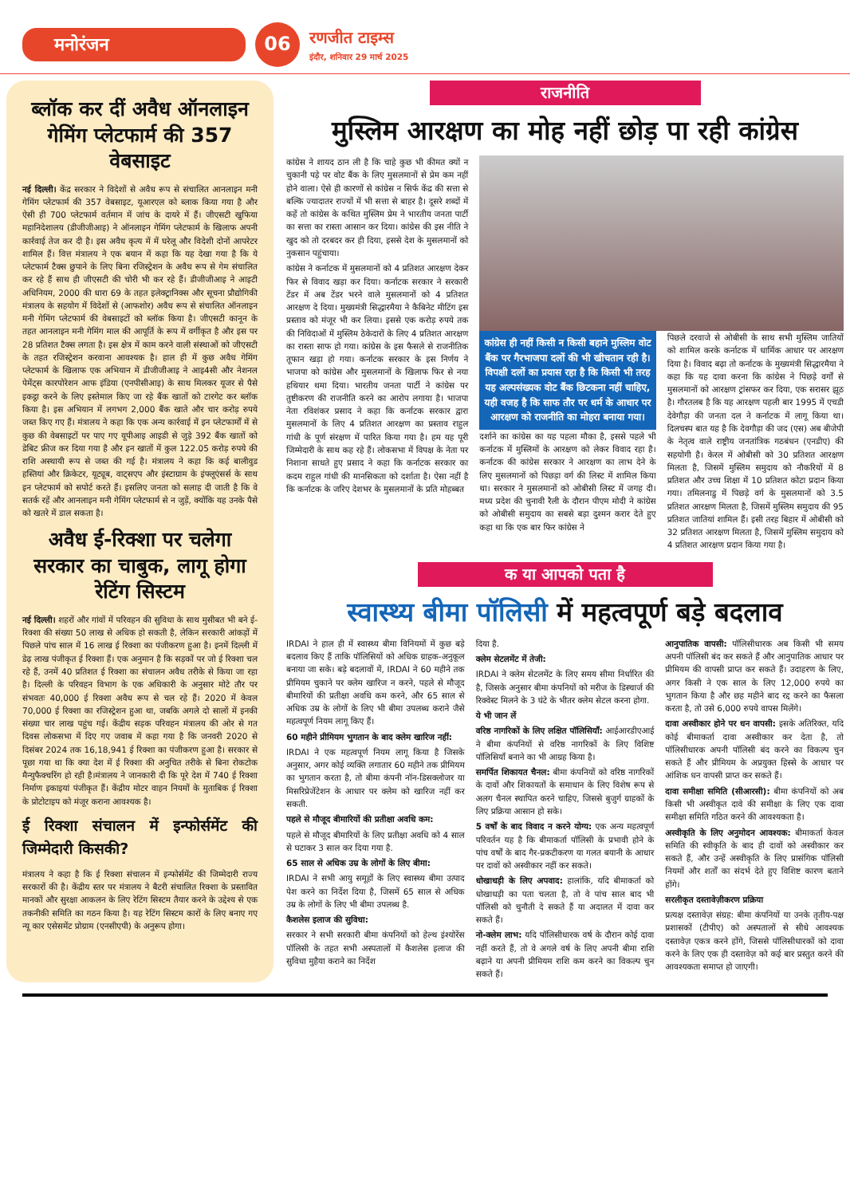मनोरंजन
06
रणजीत टाइम्स
इंदौर, शनिवार 29 मार्च 2025
ब्लॉक कर दीं अवैध ऑनलाइन गेमिंग प्लेटफार्म की 357 वेबसाइट
नई दिल्ली। केंद्र सरकार ने विदेशों से अवैध रूप से संचालित आनलाइन मनी गेमिंग प्लेटफार्म की 357 वेबसाइट, यूआरएल को ब्लाक किया गया है और ऐसी ही 700 प्लेटफार्म वर्तमान में जांच के दायरे में हैं। जीएसटी खुफिया महानिदेशालय (डीजीजीआइ) ने ऑनलाइन गेमिंग प्लेटफार्म के खिलाफ अपनी कार्रवाई तेज कर दी है। इस अवैध कृत्य में में घरेलू और विदेशी दोनों आपरेटर शामिल हैं। वित्त मंत्रालय ने एक बयान में कहा कि यह देखा गया है कि ये प्लेटफार्म टैक्स छुपाने के लिए बिना रजिस्ट्रेशन के अवैध रूप से गेम संचालित कर रहे हैं साथ ही जीएसटी की चोरी भी कर रहे हैं। डीजीजीआइ ने आइटी अधिनियम, 2000 की धारा 69 के तहत इलेक्ट्रानिक्स और सूचना प्रौद्योगिकी मंत्रालय के सहयोग में विदेशों से (आफशोर) अवैध रूप से संचालित ऑनलाइन मनी गेमिंग प्लेटफार्म की वेबसाइटों को ब्लॉक किया है। जीएसटी कानून के तहत आनलाइन मनी गेमिंग माल की आपूर्ति के रूप में वर्गीकृत है और इस पर 28 प्रतिशत टैक्स लगता है। इस क्षेत्र में काम करने वाली संस्थाओं को जीएसटी के तहत रजिस्ट्रेशन करवाना आवश्यक है। हाल ही में कुछ अवैध गेमिंग प्लेटफार्म के खिलाफ एक अभियान में डीजीजीआइ ने आइ4सी और नेशनल पेमेंट्स कारपोरेशन आफ इंडिया (एनपीसीआइ) के साथ मिलकर यूजर से पैसे इकट्ठा करने के लिए इस्तेमाल किए जा रहे बैंक खातों को टारगेट कर ब्लॉक किया है। इस अभियान में लगभग 2,000 बैंक खाते और चार करोड़ रुपये जब्त किए गए हैं। मंत्रालय ने कहा कि एक अन्य कार्रवाई में इन प्लेटफार्मों में से कुछ की वेबसाइटों पर पाए गए यूपीआइ आइडी से जुड़े 392 बैंक खातों को डेबिट फ्रीज कर दिया गया है और इन खातों में कुल 122.05 करोड़ रुपये की राशि अस्थायी रूप से जब्त की गई है। मंत्रालय ने कहा कि कई बालीवुड हस्तियां और क्रिकेटर, यूट्यूब, वाट्सएप और इंस्टाग्राम के इंफ्लूएंसर्स के साथ इन प्लेटफार्म को सपोर्ट करते हैं। इसलिए जनता को सलाह दी जाती है कि वे सतर्क रहें और आनलाइन मनी गेमिंग प्लेटफार्म से न जुड़ें, क्योंकि यह उनके पैसे को खतरे में डाल सकता है।
अवैध ई-रिक्शा पर चलेगा सरकार का चाबुक, लागू होगा रेटिंग सिस्टम
नई दिल्ली। शहरों और गांवों में परिवहन की सुविधा के साथ मुसीबत भी बने ई-रिक्शा की संख्या 50 लाख से अधिक हो सकती है, लेकिन सरकारी आंकड़ों में पिछले पांच साल में 16 लाख ई रिक्शा का पंजीकरण हुआ है। इनमें दिल्ली में डेढ़ लाख पंजीकृत ई रिक्शा हैं। एक अनुमान है कि सड़कों पर जो ई रिक्शा चल रहे हैं, उनमें 40 प्रतिशत ई रिक्शा का संचालन अवैध तरीके से किया जा रहा है। दिल्ली के परिवहन विभाग के एक अधिकारी के अनुसार मोटे तौर पर संभवतः 40,000 ई रिक्शा अवैध रूप से चल रहे हैं। 2020 में केवल 70,000 ई रिक्शा का रजिस्ट्रेशन हुआ था, जबकि अगले दो सालों में इनकी संख्या चार लाख पहुंच गई। केंद्रीय सड़क परिवहन मंत्रालय की ओर से गत दिवस लोकसभा में दिए गए जवाब में कहा गया है कि जनवरी 2020 से दिसंबर 2024 तक 16,18,941 ई रिक्शा का पंजीकरण हुआ है। सरकार से पूछा गया था कि क्या देश में ई रिक्शा की अनुचित तरीके से बिना रोकटोक मैन्युफैक्चरिंग हो रही है।मंत्रालय ने जानकारी दी कि पूरे देश में 740 ई रिक्शा निर्माण इकाइयां पंजीकृत हैं। केंद्रीय मोटर वाहन नियमों के मुताबिक ई रिक्शा के प्रोटोटाइप को मंजूर कराना आवश्यक है।
ई रिक्शा संचालन में इन्फोर्समेंट की जिम्मेदारी किसकी?
मंत्रालय ने कहा है कि ई रिक्शा संचालन में इन्फोर्समेंट की जिम्मेदारी राज्य सरकारों की है। केंद्रीय स्तर पर मंत्रालय ने बैटरी संचालित रिक्शा के प्रस्तावित मानकों और सुरक्षा आकलन के लिए रेटिंग सिस्टम तैयार करने के उद्देश्य से एक तकनीकी समिति का गठन किया है। यह रेटिंग सिस्टम कारों के लिए बनाए गए न्यू कार एसेसमेंट प्रोग्राम (एनसीएपी) के अनुरूप होगा।
राजनीति
मुस्लिम आरक्षण का मोह नहीं छोड़ पा रही कांग्रेस
कांग्रेस ने शायद ठान ली है कि चाहे कुछ भी कीमत क्यों न चुकानी पड़े पर वोट बैंक के लिए मुसलमानों से प्रेम कम नहीं होने वाला। ऐसे ही कारणों से कांग्रेस न सिर्फ केंद्र की सत्ता से बल्कि ज्यादातर राज्यों में भी सत्ता से बाहर है। दूसरे शब्दों में कहें तो कांग्रेस के कथित मुस्लिम प्रेम ने भारतीय जनता पार्टी का सत्ता का रास्ता आसान कर दिया। कांग्रेस की इस नीति ने खुद को तो दरबदर कर ही दिया, इससे देश के मुसलमानों को नुकसान पहुंचाया।
कांग्रेस ने कर्नाटक में मुसलमानों को 4 प्रतिशत आरक्षण देकर फिर से विवाद खड़ा कर दिया। कर्नाटक सरकार ने सरकारी टेंडर में अब टेंडर भरने वाले मुसलमानों को 4 प्रतिशत आरक्षण दे दिया। मुख्यमंत्री सिद्धारमैया ने कैबिनेट मीटिंग इस प्रस्ताव को मंजूर भी कर लिया। इससे एक करोड़ रुपये तक की निविदाओं में मुस्लिम ठेकेदारों के लिए 4 प्रतिशत आरक्षण का रास्ता साफ हो गया। कांग्रेस के इस फैसले से राजनीतिक तूफान खड़ा हो गया। कर्नाटक सरकार के इस निर्णय ने भाजपा को कांग्रेस और मुसलमानों के खिलाफ फिर से नया हथियार थमा दिया। भारतीय जनता पार्टी ने कांग्रेस पर तुष्टीकरण की राजनीति करने का आरोप लगाया है। भाजपा नेता रविशंकर प्रसाद ने कहा कि कर्नाटक सरकार द्वारा मुसलमानों के लिए 4 प्रतिशत आरक्षण का प्रस्ताव राहुल गांधी के पूर्ण संरक्षण में पारित किया गया है। हम यह पूरी जिम्मेदारी के साथ कह रहे हैं। लोकसभा में विपक्ष के नेता पर निशाना साधते हुए प्रसाद ने कहा कि कर्नाटक सरकार का कदम राहुल गांधी की मानसिकता को दर्शाता है। ऐसा नहीं है कि कर्नाटक के जरिए देशभर के मुसलमानों के प्रति मोहब्बत
कांग्रेस ही नहीं किसी न किसी बहाने मुस्लिम वोट बैंक पर गैरभाजपा दलों की भी खीचतान रही है। विपक्षी दलों का प्रयास रहा है कि किसी भी तरह यह अल्पसंख्यक वोट बैंक छिटकना नहीं चाहिए, यही वजह है कि साफ तौर पर धर्म के आधार पर आरक्षण को राजनीति का मोहरा बनाया गया।
दर्शाने का कांग्रेस का यह पहला मौका है, इससे पहले भी कर्नाटक में मुस्लिमों के आरक्षण को लेकर विवाद रहा है। कर्नाटक की कांग्रेस सरकार ने आरक्षण का लाभ देने के लिए मुसलमानों को पिछड़ा वर्ग की लिस्ट में शामिल किया था। सरकार ने मुसलमानों को ओबीसी लिस्ट में जगह दी। मध्य प्रदेश की चुनावी रैली के दौरान पीएम मोदी ने कांग्रेस को ओबीसी समुदाय का सबसे बड़ा दुश्मन करार देते हुए कहा था कि एक बार फिर कांग्रेस ने
पिछले दरवाजे से ओबीसी के साथ सभी मुस्लिम जातियों को शामिल करके कर्नाटक में धार्मिक आधार पर आरक्षण दिया है। विवाद बढ़ा तो कर्नाटक के मुख्यमंत्री सिद्धारमैया ने कहा कि यह दावा करना कि कांग्रेस ने पिछड़े वर्गों से मुसलमानों को आरक्षण ट्रांसफर कर दिया, एक सरासर झूठ है। गौरतलब है कि यह आरक्षण पहली बार 1995 में एचडी देवेगौड़ा की जनता दल ने कर्नाटक में लागू किया था। दिलचस्प बात यह है कि देवगौड़ा की जद (एस) अब बीजेपी के नेतृत्व वाले राष्ट्रीय जनतांत्रिक गठबंधन (एनडीए) की सहयोगी है। केरल में ओबीसी को 30 प्रतिशत आरक्षण मिलता है, जिसमें मुस्लिम समुदाय को नौकरियों में 8 प्रतिशत और उच्च शिक्षा में 10 प्रतिशत कोटा प्रदान किया गया। तमिलनाडु में पिछड़े वर्ग के मुसलमानों को 3.5 प्रतिशत आरक्षण मिलता है, जिसमें मुस्लिम समुदाय की 95 प्रतिशत जातियां शामिल हैं। इसी तरह बिहार में ओबीसी को 32 प्रतिशत आरक्षण मिलता है, जिसमें मुस्लिम समुदाय को 4 प्रतिशत आरक्षण प्रदान किया गया है।
क या आपको पता है
स्वास्थ्य बीमा पॉलिसी में महत्वपूर्ण बड़े बदलाव
IRDAI ने हाल ही में स्वास्थ्य बीमा विनियमों में कुछ बड़े बदलाव किए हैं ताकि पॉलिसियों को अधिक ग्राहक-अनुकूल बनाया जा सके। बड़े बदलावों में, IRDAI ने 60 महीने तक प्रीमियम चुकाने पर क्लेम खारिज न करने, पहले से मौजूद बीमारियों की प्रतीक्षा अवधि कम करने, और 65 साल से अधिक उम्र के लोगों के लिए भी बीमा उपलब्ध कराने जैसे महत्वपूर्ण नियम लागू किए हैं।
60 महीने प्रीमियम भुगतान के बाद क्लेम खारिज नहीं:
IRDAI ने एक महत्वपूर्ण नियम लागू किया है जिसके अनुसार, अगर कोई व्यक्ति लगातार 60 महीने तक प्रीमियम का भुगतान करता है, तो बीमा कंपनी नॉन-डिसक्लोजर या मिसरिप्रेजेंटेशन के आधार पर क्लेम को खारिज नहीं कर सकती.
पहले से मौजूद बीमारियों की प्रतीक्षा अवधि कम:
पहले से मौजूद बीमारियों के लिए प्रतीक्षा अवधि को 4 साल से घटाकर 3 साल कर दिया गया है.
65 साल से अधिक उम्र के लोगों के लिए बीमा:
IRDAI ने सभी आयु समूहों के लिए स्वास्थ्य बीमा उत्पाद पेश करने का निर्देश दिया है, जिसमें 65 साल से अधिक उम्र के लोगों के लिए भी बीमा उपलब्ध है.
कैशलेस इलाज की सुविधा:
सरकार ने सभी सरकारी बीमा कंपनियों को हेल्थ इंश्योरेंस पॉलिसी के तहत सभी अस्पतालों में कैशलेस इलाज की सुविधा मुहैया कराने का निर्देश
दिया है.
क्लेम सेटलमेंट में तेजी:
IRDAI ने क्लेम सेटलमेंट के लिए समय सीमा निर्धारित की है, जिसके अनुसार बीमा कंपनियों को मरीज के डिस्चार्ज की रिक्वेस्ट मिलने के 3 घंटे के भीतर क्लेम सेटल करना होगा.
ये भी जान लें
वरिष्ठ नागरिकों के लिए लक्षित पॉलिसियाँ: आईआरडीएआई ने बीमा कंपनियों से वरिष्ठ नागरिकों के लिए विशिष्ट पॉलिसियाँ बनाने का भी आग्रह किया है।
समर्पित शिकायत चैनल: बीमा कंपनियों को वरिष्ठ नागरिकों के दावों और शिकायतों के समाधान के लिए विशेष रूप से अलग चैनल स्थापित करने चाहिए, जिससे बुजुर्ग ग्राहकों के लिए प्रक्रिया आसान हो सके।
5 वर्षों के बाद विवाद न करने योग्य: एक अन्य महत्वपूर्ण परिवर्तन यह है कि बीमाकर्ता पॉलिसी के प्रभावी होने के पांच वर्षों के बाद गैर-प्रकटीकरण या गलत बयानी के आधार पर दावों को अस्वीकार नहीं कर सकते।
धोखाधड़ी के लिए अपवाद: हालांकि, यदि बीमाकर्ता को धोखाधड़ी का पता चलता है, तो वे पांच साल बाद भी पॉलिसी को चुनौती दे सकते हैं या अदालत में दावा कर सकते हैं।
नो-क्लेम लाभ: यदि पॉलिसीधारक वर्ष के दौरान कोई दावा नहीं करते हैं, तो वे अगले वर्ष के लिए अपनी बीमा राशि बढ़ाने या अपनी प्रीमियम राशि कम करने का विकल्प चुन सकते हैं।
आनुपातिक वापसी: पॉलिसीधारक अब किसी भी समय अपनी पॉलिसी बंद कर सकते हैं और आनुपातिक आधार पर प्रीमियम की वापसी प्राप्त कर सकते हैं। उदाहरण के लिए, अगर किसी ने एक साल के लिए 12,000 रुपये का भुगतान किया है और छह महीने बाद रद्द करने का फैसला करता है, तो उसे 6,000 रुपये वापस मिलेंगे।
दावा अस्वीकार होने पर धन वापसी: इसके अतिरिक्त, यदि कोई बीमाकर्ता दावा अस्वीकार कर देता है, तो पॉलिसीधारक अपनी पॉलिसी बंद करने का विकल्प चुन सकते हैं और प्रीमियम के अप्रयुक्त हिस्से के आधार पर आंशिक धन वापसी प्राप्त कर सकते हैं।
दावा समीक्षा समिति (सीआरसी): बीमा कंपनियों को अब किसी भी अस्वीकृत दावे की समीक्षा के लिए एक दावा समीक्षा समिति गठित करने की आवश्यकता है।
अस्वीकृति के लिए अनुमोदन आवश्यक: बीमाकर्ता केवल समिति की स्वीकृति के बाद ही दावों को अस्वीकार कर सकते हैं, और उन्हें अस्वीकृति के लिए प्रासंगिक पॉलिसी नियमों और शर्तों का संदर्भ देते हुए विशिष्ट कारण बताने होंगे।
सरलीकृत दस्तावेज़ीकरण प्रक्रिया
प्रत्यक्ष दस्तावेज़ संग्रह: बीमा कंपनियों या उनके तृतीय-पक्ष प्रशासकों (टीपीए) को अस्पतालों से सीधे आवश्यक दस्तावेज़ एकत्र करने होंगे, जिससे पॉलिसीधारकों को दावा करने के लिए एक ही दस्तावेज़ को कई बार प्रस्तुत करने की आवश्यकता समाप्त हो जाएगी।